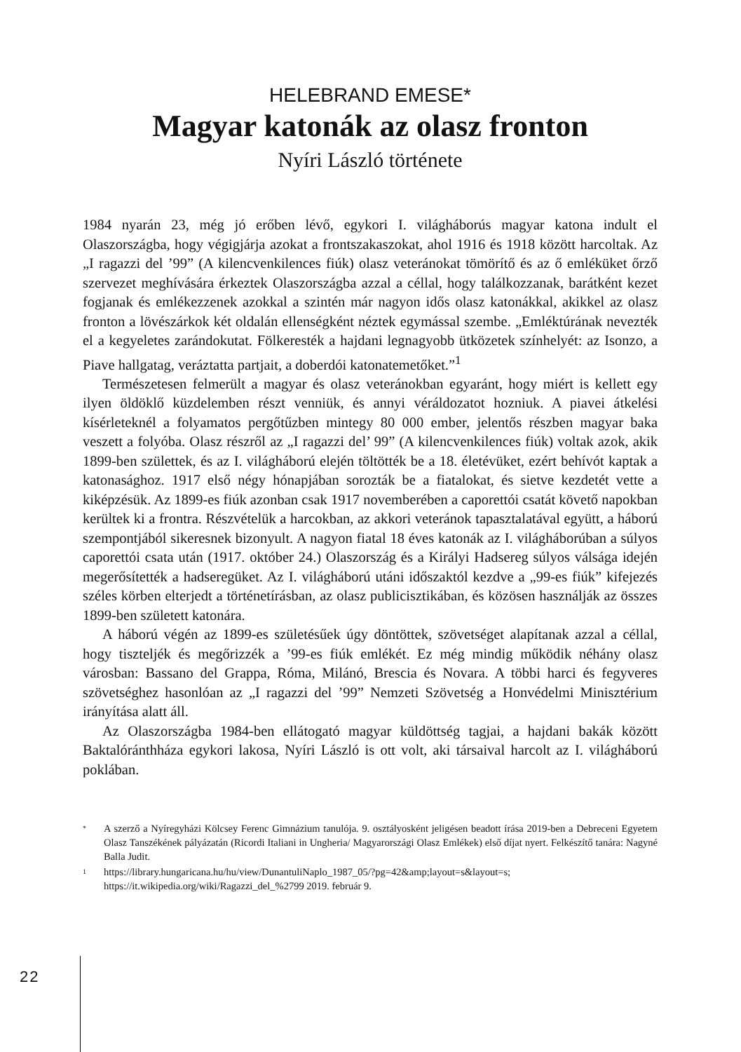HELEBRAND EMESE*
Magyar katonák az olasz fronton
Nyíri László története
1984 nyarán 23, még jó erőben lévő, egykori I. világháborús magyar katona indult el Olaszországba, hogy végigjárja azokat a frontszakaszokat, ahol 1916 és 1918 között harcoltak. Az „I ragazzi del ’99” (A kilencvenkilences fiúk) olasz veteránokat tömörítő és az ő emléküket őrző szervezet meghívására érkeztek Olaszországba azzal a céllal, hogy találkozzanak, barátként kezet fogjanak és emlékezzenek azokkal a szintén már nagyon idős olasz katonákkal, akikkel az olasz fronton a lövészárkok két oldalán ellenségként néztek egymással szembe. „Emléktúrának nevezték el a kegyeletes zarándokutat. Fölkeresték a hajdani legnagyobb ütközetek színhelyét: az Isonzo, a Piave hallgatag, veráztatta partjait, a doberdói katonatemetőket.”<sup>1</sup>
Természetesen felmerült a magyar és olasz veteránokban egyaránt, hogy miért is kellett egy ilyen öldöklő küzdelemben részt venniük, és annyi véráldozatot hozniuk. A piavei átkelési kísérleteknél a folyamatos pergőtűzben mintegy 80 000 ember, jelentős részben magyar baka veszett a folyóba. Olasz részről az „I ragazzi del’ 99” (A kilencvenkilences fiúk) voltak azok, akik 1899-ben születtek, és az I. világháború elején töltötték be a 18. életévüket, ezért behívót kaptak a katonasághoz. 1917 első négy hónapjában sorozták be a fiatalokat, és sietve kezdetét vette a kiképzésük. Az 1899-es fiúk azonban csak 1917 novemberében a caporettói csatát követő napokban kerültek ki a frontra. Részvételük a harcokban, az akkori veteránok tapasztalatával együtt, a háború szempontjából sikeresnek bizonyult. A nagyon fiatal 18 éves katonák az I. világháborúban a súlyos caporettói csata után (1917. október 24.) Olaszország és a Királyi Hadsereg súlyos válsága idején megerősítették a hadseregüket. Az I. világháború utáni időszaktól kezdve a „99-es fiúk” kifejezés széles körben elterjedt a történetírásban, az olasz publicisztikában, és közösen használják az összes 1899-ben született katonára.
A háború végén az 1899-es születésűek úgy döntöttek, szövetséget alapítanak azzal a céllal, hogy tiszteljék és megőrizzék a ’99-es fiúk emlékét. Ez még mindig működik néhány olasz városban: Bassano del Grappa, Róma, Milánó, Brescia és Novara. A többi harci és fegyveres szövetséghez hasonlóan az „I ragazzi del ’99” Nemzeti Szövetség a Honvédelmi Minisztérium irányítása alatt áll.
Az Olaszországba 1984-ben ellátogató magyar küldöttség tagjai, a hajdani bakák között Baktalóránthháza egykori lakosa, Nyíri László is ott volt, aki társaival harcolt az I. világháború poklában.
* A szerző a Nyíregyházi Kölcsey Ferenc Gimnázium tanulója. 9. osztályosként jeligésen beadott írása 2019-ben a Debreceni Egyetem Olasz Tanszékének pályázatán (Ricordi Italiani in Ungheria/ Magyarországi Olasz Emlékek) első díjat nyert. Felkészítő tanára: Nagyné Balla Judit.
1 https://library.hungaricana.hu/hu/view/DunantuliNaplo_1987_05/?pg=42&amp;layout=s&layout=s; https://it.wikipedia.org/wiki/Ragazzi_del_%2799 2019. február 9.
22